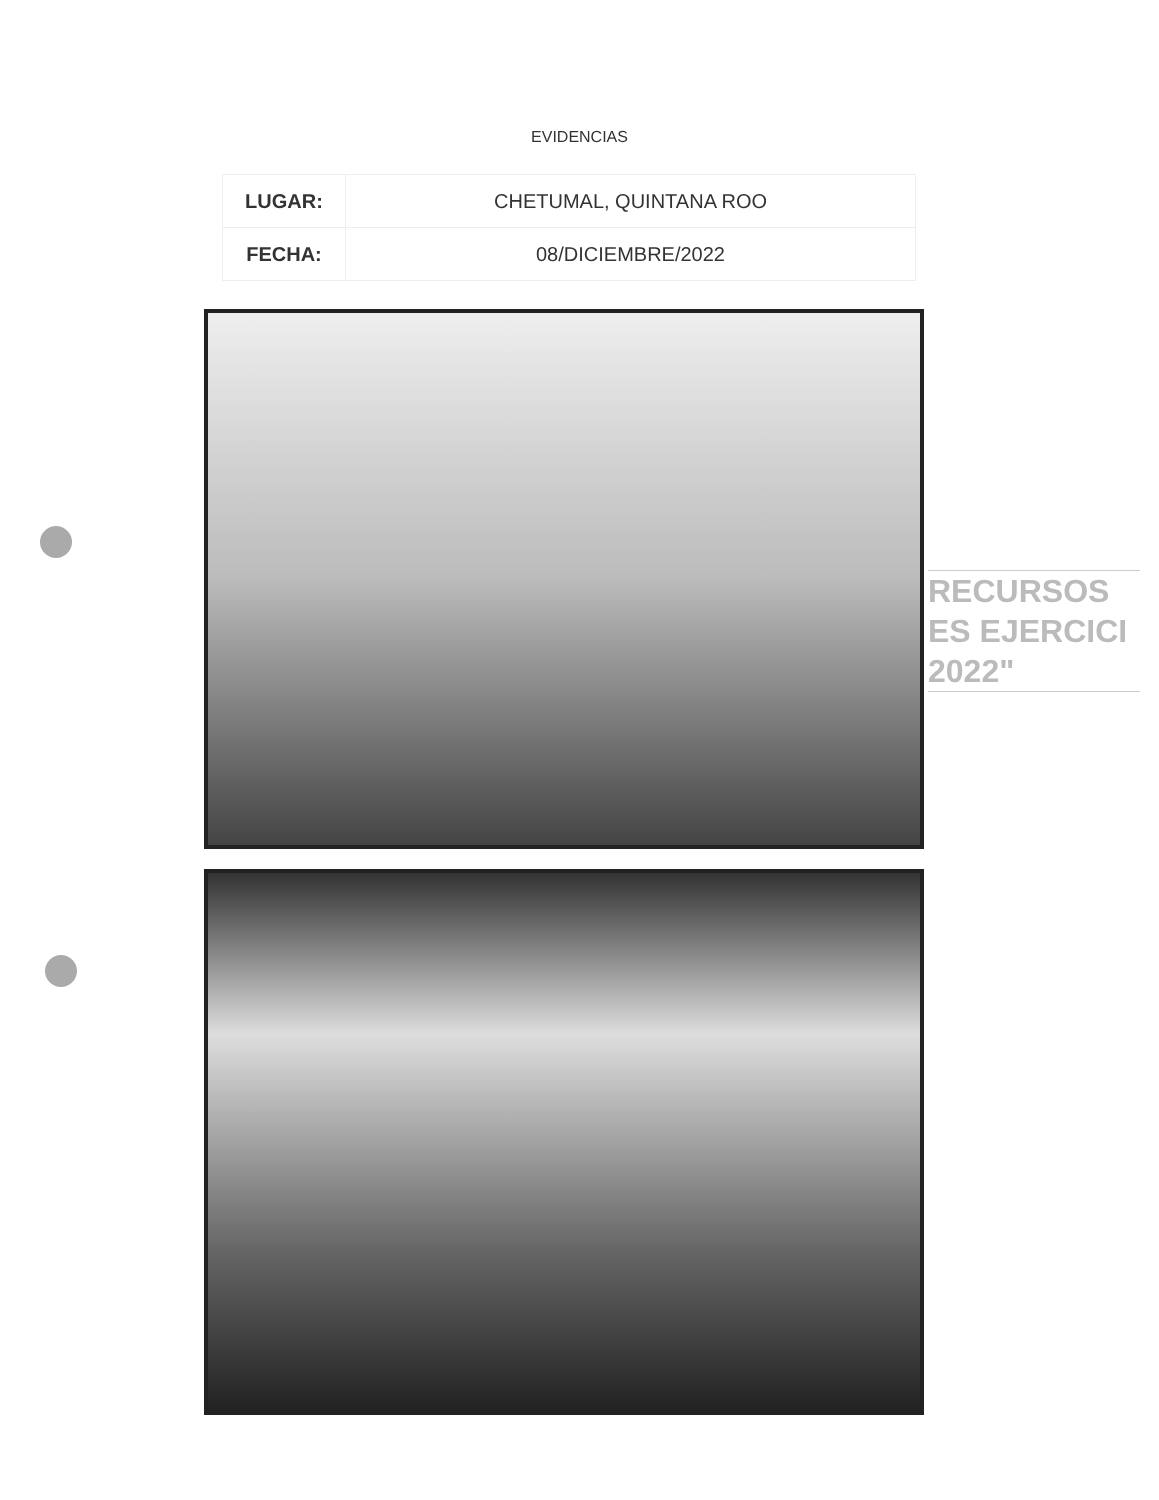EVIDENCIAS
| LUGAR: | CHETUMAL, QUINTANA ROO |
| FECHA: | 08/DICIEMBRE/2022 |
RECURSOS
ES EJERCICI
2022"